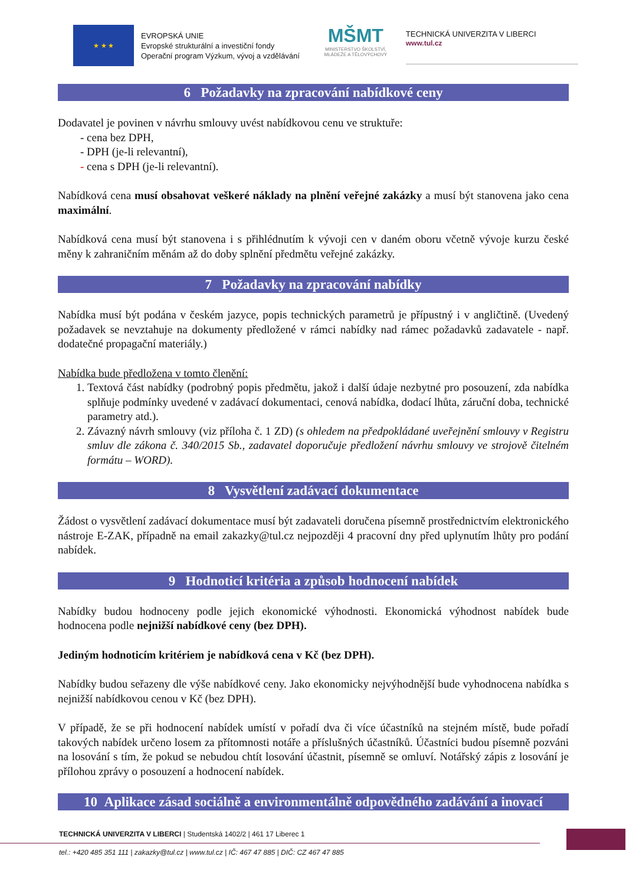★ ★ ★
EVROPSKÁ UNIE
Evropské strukturální a investiční fondy
Operační program Výzkum, vývoj a vzdělávání
MŠMT
MINISTERSTVO ŠKOLSTVÍ,
MLÁDEŽE A TĚLOVÝCHOVY
TECHNICKÁ UNIVERZITA V LIBERCI
www.tul.cz
6 Požadavky na zpracování nabídkové ceny
Dodavatel je povinen v návrhu smlouvy uvést nabídkovou cenu ve struktuře:
- cena bez DPH,
- DPH (je-li relevantní),
- cena s DPH (je-li relevantní).
Nabídková cena musí obsahovat veškeré náklady na plnění veřejné zakázky a musí být stanovena jako cena maximální.
Nabídková cena musí být stanovena i s přihlédnutím k vývoji cen v daném oboru včetně vývoje kurzu české měny k zahraničním měnám až do doby splnění předmětu veřejné zakázky.
7 Požadavky na zpracování nabídky
Nabídka musí být podána v českém jazyce, popis technických parametrů je přípustný i v angličtině. (Uvedený požadavek se nevztahuje na dokumenty předložené v rámci nabídky nad rámec požadavků zadavatele - např. dodatečné propagační materiály.)
Nabídka bude předložena v tomto členění:
1. Textová část nabídky (podrobný popis předmětu, jakož i další údaje nezbytné pro posouzení, zda nabídka splňuje podmínky uvedené v zadávací dokumentaci, cenová nabídka, dodací lhůta, záruční doba, technické parametry atd.).
2. Závazný návrh smlouvy (viz příloha č. 1 ZD) (s ohledem na předpokládané uveřejnění smlouvy v Registru smluv dle zákona č. 340/2015 Sb., zadavatel doporučuje předložení návrhu smlouvy ve strojově čitelném formátu – WORD).
8 Vysvětlení zadávací dokumentace
Žádost o vysvětlení zadávací dokumentace musí být zadavateli doručena písemně prostřednictvím elektronického nástroje E-ZAK, případně na email zakazky@tul.cz nejpozději 4 pracovní dny před uplynutím lhůty pro podání nabídek.
9 Hodnoticí kritéria a způsob hodnocení nabídek
Nabídky budou hodnoceny podle jejich ekonomické výhodnosti. Ekonomická výhodnost nabídek bude hodnocena podle nejnižší nabídkové ceny (bez DPH).
Jediným hodnoticím kritériem je nabídková cena v Kč (bez DPH).
Nabídky budou seřazeny dle výše nabídkové ceny. Jako ekonomicky nejvýhodnější bude vyhodnocena nabídka s nejnižší nabídkovou cenou v Kč (bez DPH).
V případě, že se při hodnocení nabídek umístí v pořadí dva či více účastníků na stejném místě, bude pořadí takových nabídek určeno losem za přítomnosti notáře a příslušných účastníků. Účastníci budou písemně pozváni na losování s tím, že pokud se nebudou chtít losování účastnit, písemně se omluví. Notářský zápis z losování je přílohou zprávy o posouzení a hodnocení nabídek.
10 Aplikace zásad sociálně a environmentálně odpovědného zadávání a inovací
TECHNICKÁ UNIVERZITA V LIBERCI | Studentská 1402/2 | 461 17 Liberec 1
tel.: +420 485 351 111 | zakazky@tul.cz | www.tul.cz | IČ: 467 47 885 | DIČ: CZ 467 47 885